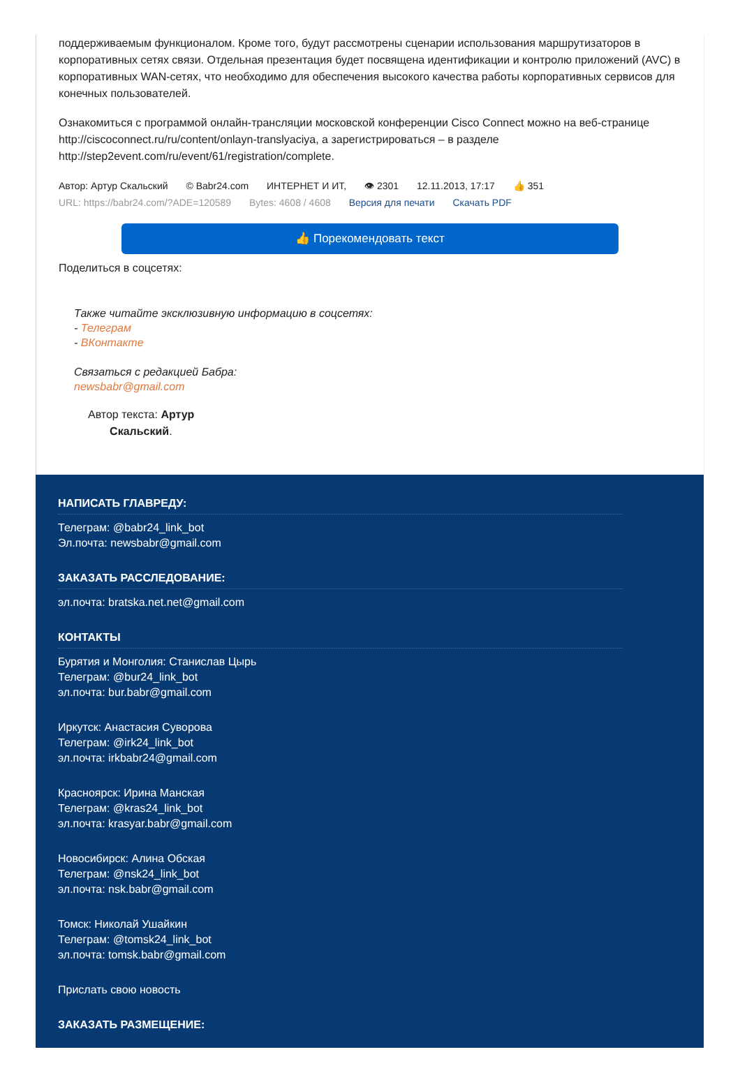поддерживаемым функционалом. Кроме того, будут рассмотрены сценарии использования маршрутизаторов в корпоративных сетях связи. Отдельная презентация будет посвящена идентификации и контролю приложений (AVC) в корпоративных WAN-сетях, что необходимо для обеспечения высокого качества работы корпоративных сервисов для конечных пользователей.
Ознакомиться с программой онлайн-трансляции московской конференции Cisco Connect можно на веб-странице http://ciscoconnect.ru/ru/content/onlayn-translyaciya, а зарегистрироваться – в разделе http://step2event.com/ru/event/61/registration/complete.
Автор: Артур Скальский © Babr24.com ИНТЕРНЕТ И ИТ, 👁 2301 12.11.2013, 17:17 👍 351
URL: https://babr24.com/?ADE=120589 Bytes: 4608 / 4608 Версия для печати Скачать PDF
👍 Порекомендовать текст
Поделиться в соцсетях:
Также читайте эксклюзивную информацию в соцсетях:
- Телеграм
- ВКонтакте
Связаться с редакцией Бабра:
newsbabr@gmail.com
Автор текста: Артур
Скальский.
НАПИСАТЬ ГЛАВРЕДУ:
Телеграм: @babr24_link_bot
Эл.почта: newsbabr@gmail.com
ЗАКАЗАТЬ РАССЛЕДОВАНИЕ:
эл.почта: bratska.net.net@gmail.com
КОНТАКТЫ
Бурятия и Монголия: Станислав Цырь
Телеграм: @bur24_link_bot
эл.почта: bur.babr@gmail.com
Иркутск: Анастасия Суворова
Телеграм: @irk24_link_bot
эл.почта: irkbabr24@gmail.com
Красноярск: Ирина Манская
Телеграм: @kras24_link_bot
эл.почта: krasyar.babr@gmail.com
Новосибирск: Алина Обская
Телеграм: @nsk24_link_bot
эл.почта: nsk.babr@gmail.com
Томск: Николай Ушайкин
Телеграм: @tomsk24_link_bot
эл.почта: tomsk.babr@gmail.com
Прислать свою новость
ЗАКАЗАТЬ РАЗМЕЩЕНИЕ: